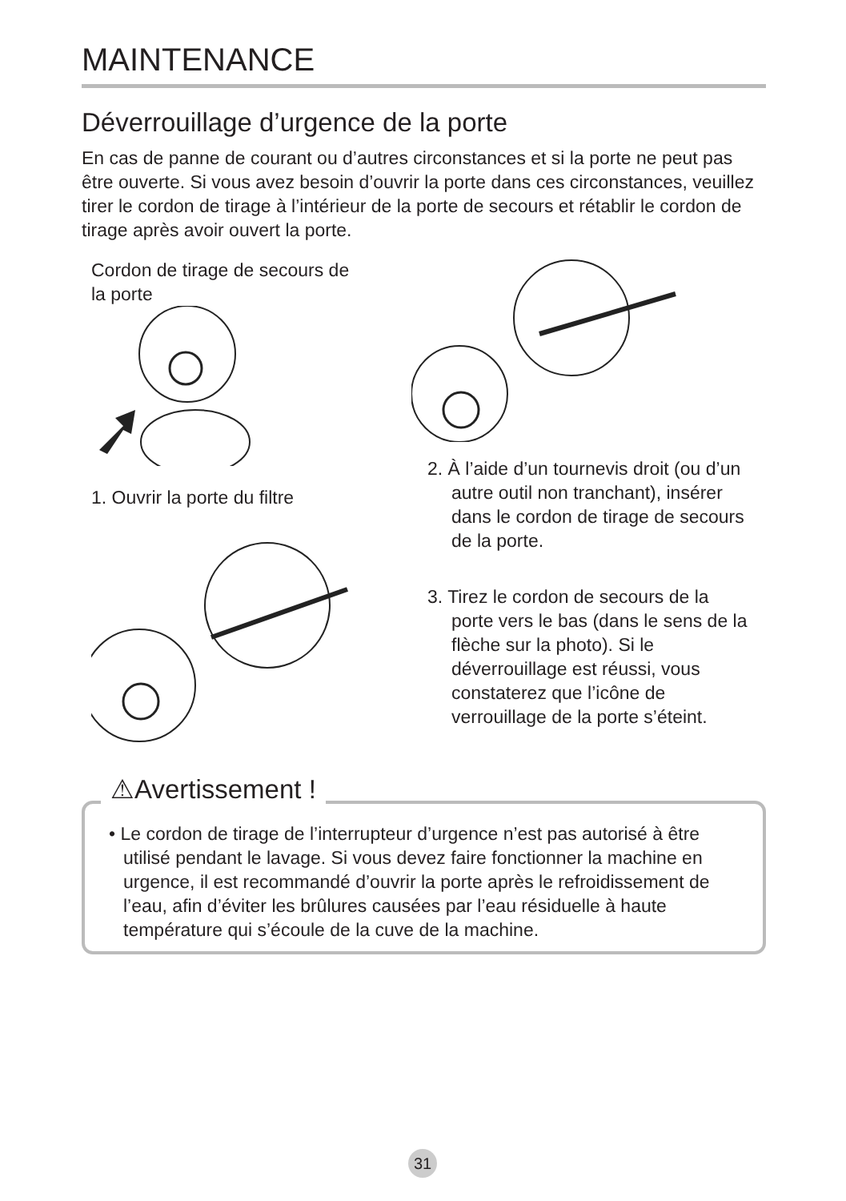MAINTENANCE
Déverrouillage d’urgence de la porte
En cas de panne de courant ou d’autres circonstances et si la porte ne peut pas être ouverte. Si vous avez besoin d’ouvrir la porte dans ces circonstances, veuillez tirer le cordon de tirage à l’intérieur de la porte de secours et rétablir le cordon de tirage après avoir ouvert la porte.
Cordon de tirage de secours de
la porte
1. Ouvrir la porte du filtre
2. À l’aide d’un tournevis droit (ou d’un autre outil non tranchant), insérer dans le cordon de tirage de secours de la porte.
3. Tirez le cordon de secours de la porte vers le bas (dans le sens de la flèche sur la photo). Si le déverrouillage est réussi, vous constaterez que l’icône de verrouillage de la porte s’éteint.
⚠Avertissement !
• Le cordon de tirage de l’interrupteur d’urgence n’est pas autorisé à être utilisé pendant le lavage. Si vous devez faire fonctionner la machine en urgence, il est recommandé d’ouvrir la porte après le refroidissement de l’eau, afin d’éviter les brûlures causées par l’eau résiduelle à haute température qui s’écoule de la cuve de la machine.
31